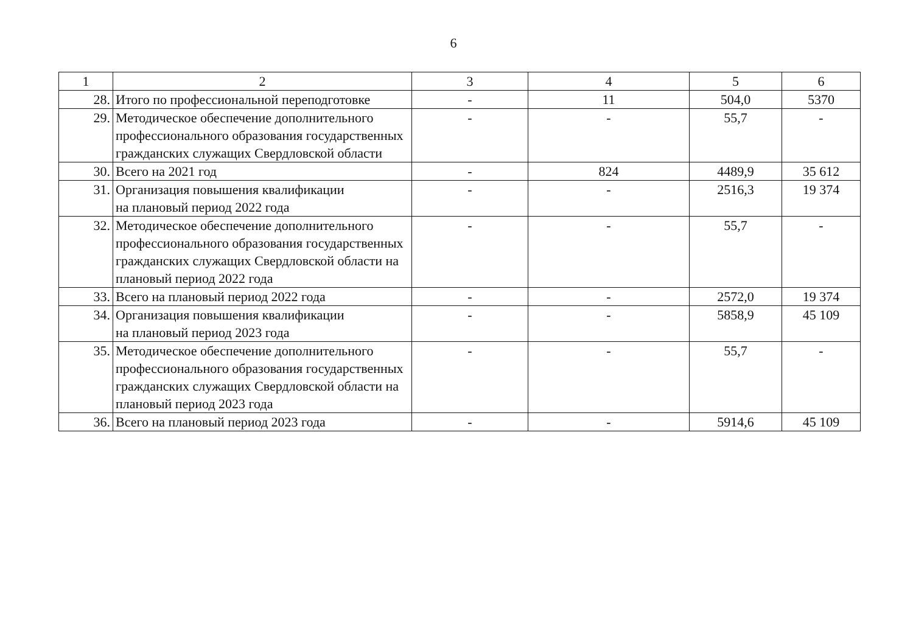6
| 1 | 2 | 3 | 4 | 5 | 6 |
| 28. | Итого по профессиональной переподготовке | - | 11 | 504,0 | 5370 |
| 29. | Методическое обеспечение дополнительного профессионального образования государственных гражданских служащих Свердловской области | - | - | 55,7 | - |
| 30. | Всего на 2021 год | - | 824 | 4489,9 | 35 612 |
| 31. | Организация повышения квалификации на плановый период 2022 года | - | - | 2516,3 | 19 374 |
| 32. | Методическое обеспечение дополнительного профессионального образования государственных гражданских служащих Свердловской области на плановый период 2022 года | - | - | 55,7 | - |
| 33. | Всего на плановый период 2022 года | - | - | 2572,0 | 19 374 |
| 34. | Организация повышения квалификации на плановый период 2023 года | - | - | 5858,9 | 45 109 |
| 35. | Методическое обеспечение дополнительного профессионального образования государственных гражданских служащих Свердловской области на плановый период 2023 года | - | - | 55,7 | - |
| 36. | Всего на плановый период 2023 года | - | - | 5914,6 | 45 109 |